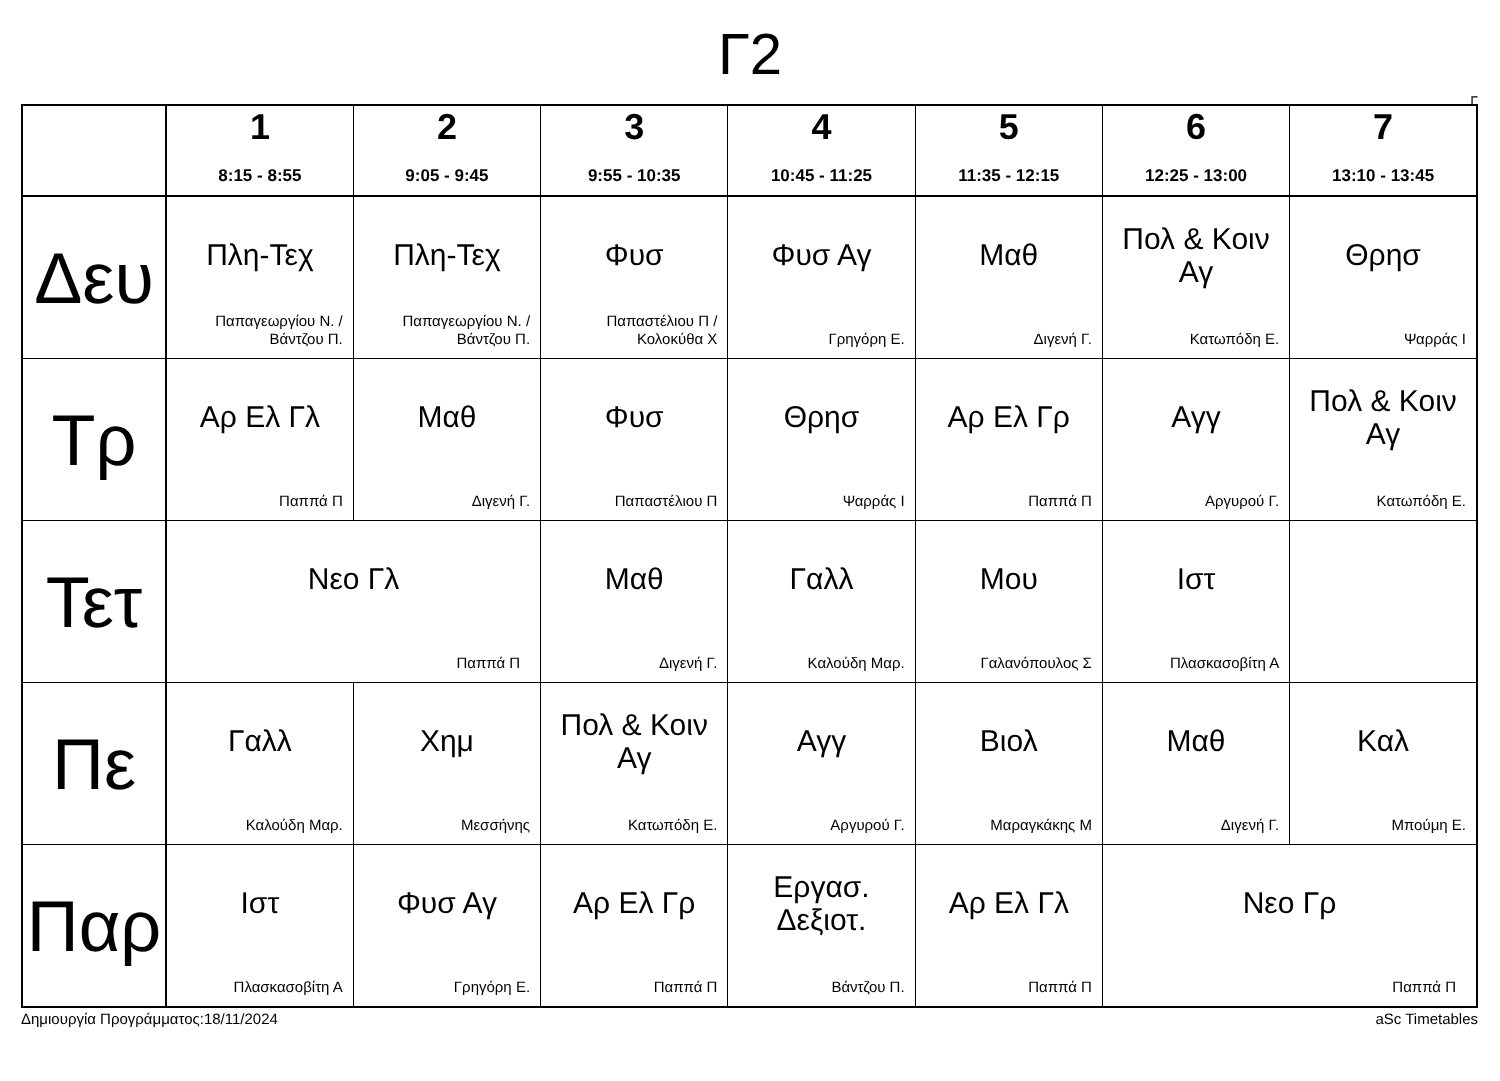Γ2
Γ
| | 1 8:15 - 8:55 | 2 9:05 - 9:45 | 3 9:55 - 10:35 | 4 10:45 - 11:25 | 5 11:35 - 12:15 | 6 12:25 - 13:00 | 7 13:10 - 13:45 |
| --- | --- | --- | --- | --- | --- | --- | --- |
| Δευ | Πλη-Τεχ Παπαγεωργίου Ν. / Βάντζου Π. | Πλη-Τεχ Παπαγεωργίου Ν. / Βάντζου Π. | Φυσ Παπαστέλιου Π / Κολοκύθα Χ | Φυσ Αγ Γρηγόρη Ε. | Μαθ Διγενή Γ. | Πολ & Κοιν Αγ Κατωπόδη Ε. | Θρησ Ψαρράς Ι |
| Τρ | Αρ Ελ Γλ Παππά Π | Μαθ Διγενή Γ. | Φυσ Παπαστέλιου Π | Θρησ Ψαρράς Ι | Αρ Ελ Γρ Παππά Π | Αγγ Αργυρού Γ. | Πολ & Κοιν Αγ Κατωπόδη Ε. |
| Τετ | Νεο Γλ Παππά Π | | Μαθ Διγενή Γ. | Γαλλ Καλούδη Μαρ. | Μου Γαλανόπουλος Σ | Ιστ Πλασκασοβίτη Α | |
| Πε | Γαλλ Καλούδη Μαρ. | Χημ Μεσσήνης | Πολ & Κοιν Αγ Κατωπόδη Ε. | Αγγ Αργυρού Γ. | Βιολ Μαραγκάκης Μ | Μαθ Διγενή Γ. | Καλ Μπούμη Ε. |
| Παρ | Ιστ Πλασκασοβίτη Α | Φυσ Αγ Γρηγόρη Ε. | Αρ Ελ Γρ Παππά Π | Εργασ. Δεξιοτ. Βάντζου Π. | Αρ Ελ Γλ Παππά Π | Νεο Γρ Παππά Π | |
Δημιουργία Προγράμματος:18/11/2024 aSc Timetables